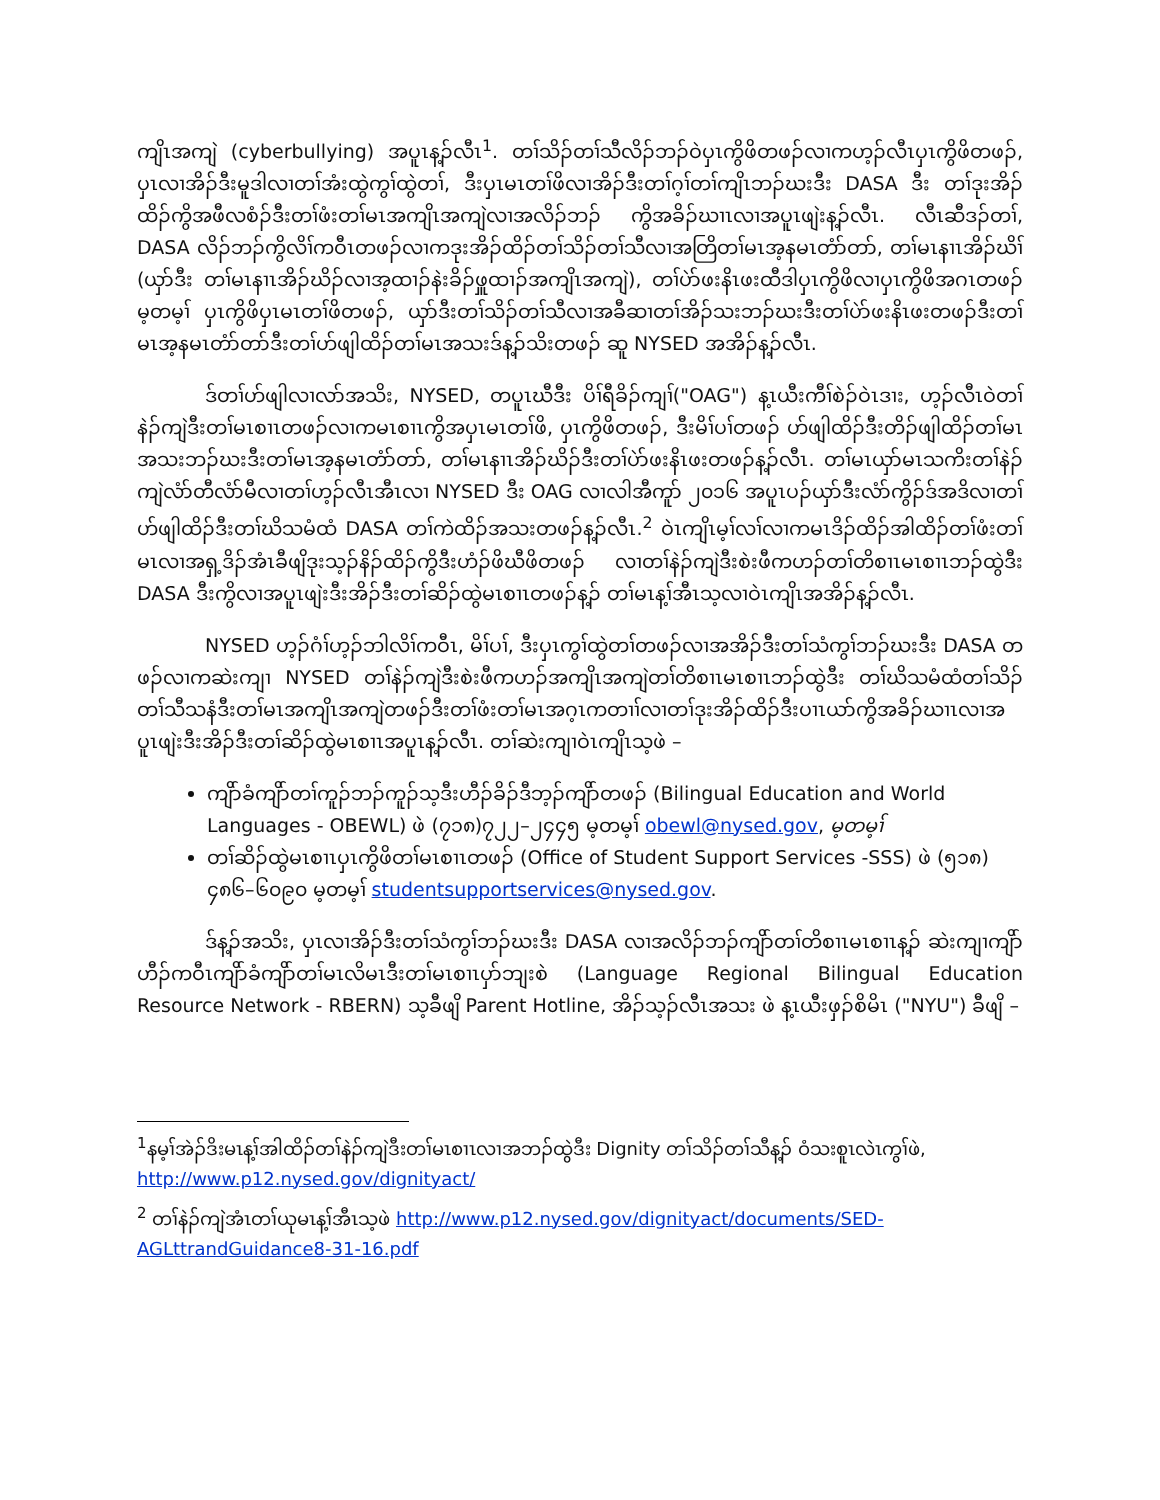ကျိၤအကျဲ (cyberbullying) အပူၤန့ၣ်လီၤ<sup>1</sup>. တၢ်သိၣ်တၢ်သီလိၣ်ဘၣ်ဝဲပှၤကွိဖိတဖၣ်လၢကဟ့ၣ်လီၤပှၤကွိဖိတဖၣ်, ပှၤလၢအိၣ်ဒီးမူဒါလၢတၢ်အံးထွဲကွၢ်ထွဲတၢ်, ဒီးပှၤမၤတၢ်ဖိလၢအိၣ်ဒီးတၢ်ဂ့ၢ်တၢ်ကျိၤဘၣ်ဃးဒီး DASA ဒီး တၢ်ဒုးအိၣ်ထိၣ်ကွိအဖီလစံၣ်ဒီးတၢ်ဖံးတၢ်မၤအကျိၤအကျဲလၢအလိၣ်ဘၣ် ကွိအခိၣ်ဃၢၤလၢအပူၤဖျဲးန့ၣ်လီၤ. လီၤဆီဒၣ်တၢ်, DASA လိၣ်ဘၣ်ကွိလိၢ်ကဝီၤတဖၣ်လၢကဒုးအိၣ်ထိၣ်တၢ်သိၣ်တၢ်သီလၢအတြိတၢ်မၤအ့နမၤတံာ်တာ်, တၢ်မၤနၢၤအိၣ်ဃိၢ် (ယှာ်ဒီး တၢ်မၤနၢၤအိၣ်ဃိၣ်လၢအ့ထၢၣ်နဲးခိၣ်ဖှူထၢၣ်အကျိၤအကျဲ), တၢ်ပဲာ်ဖးနိၤဖးထီဒါပှၤကွိဖိလၢပှၤကွိဖိအဂၤတဖၣ် မ့တမ့ၢ် ပှၤကွိဖိပှၤမၤတၢ်ဖိတဖၣ်, ယှာ်ဒီးတၢ်သိၣ်တၢ်သီလၢအခီဆၢတၢ်အိၣ်သးဘၣ်ဃးဒီးတၢ်ပဲာ်ဖးနိၤဖးတဖၣ်ဒီးတၢ်မၤအ့နမၤတံာ်တာ်ဒီးတၢ်ဟ်ဖျါထိၣ်တၢ်မၤအသးဒ်န့ၣ်သိးတဖၣ် ဆူ NYSED အအိၣ်န့ၣ်လီၤ.
ဒ်တၢ်ဟ်ဖျါလၢလာ်အသိး, NYSED, တပူၤဃီဒီး ပိၢ်ရီခိၣ်ကျၢ်("OAG") န့ၤယီးကီၢ်စဲၣ်ဝဲၤဒၢး, ဟ့ၣ်လီၤဝဲတၢ်နဲၣ်ကျဲဒီးတၢ်မၤစၢၤတဖၣ်လၢကမၤစၢၤကွိအပှၤမၤတၢ်ဖိ, ပှၤကွိဖိတဖၣ်, ဒီးမိၢ်ပၢ်တဖၣ် ဟ်ဖျါထိၣ်ဒီးတိၣ်ဖျါထိၣ်တၢ်မၤအသးဘၣ်ဃးဒီးတၢ်မၤအ့နမၤတံာ်တာ်, တၢ်မၤနၢၤအိၣ်ဃိၣ်ဒီးတၢ်ပဲာ်ဖးနိၤဖးတဖၣ်န့ၣ်လီၤ. တၢ်မၤယှာ်မၤသကိးတၢ်နဲၣ်ကျဲလံာ်တီလံာ်မီလၢတၢ်ဟ့ၣ်လီၤအီၤလၢ NYSED ဒီး OAG လၢလါအီကူာ် ၂၀၁၆ အပူၤပၣ်ယှာ်ဒီးလံာ်ကွိၣ်ဒ်အဒိလၢတၢ်ဟ်ဖျါထိၣ်ဒီးတၢ်ဃိသမံထံ DASA တၢ်ကဲထိၣ်အသးတဖၣ်န့ၣ်လီၤ.<sup>2</sup> ဝဲၤကျိၤမ့ၢ်လၢ်လၢကမၤဒိၣ်ထိၣ်အါထိၣ်တၢ်ဖံးတၢ်မၤလၢအရှ့ဒိၣ်အံၤခီဖျိဒုးသ့ၣ်နိၣ်ထိၣ်ကွိဒီးဟံၣ်ဖိဃီဖိတဖၣ် လၢတၢ်နဲၣ်ကျဲဒီးစဲးဖီကဟၣ်တၢ်တိစၢၤမၤစၢၤဘၣ်ထွဲဒီး DASA ဒီးကွိလၢအပူၤဖျဲးဒီးအိၣ်ဒီးတၢ်ဆိၣ်ထွဲမၤစၢၤတဖၣ်န့ၣ် တၢ်မၤန့ၢ်အီၤသ့လၢဝဲၤကျိၤအအိၣ်န့ၣ်လီၤ.
NYSED ဟ့ၣ်ဂံၢ်ဟ့ၣ်ဘါလိၢ်ကဝီၤ, မိၢ်ပၢ်, ဒီးပှၤကွၢ်ထွဲတၢ်တဖၣ်လၢအအိၣ်ဒီးတၢ်သံကွၢ်ဘၣ်ဃးဒီး DASA တဖၣ်လၢကဆဲးကျၢ NYSED တၢ်နဲၣ်ကျဲဒီးစဲးဖီကဟၣ်အကျိၤအကျဲတၢ်တိစၢၤမၤစၢၤဘၣ်ထွဲဒီး တၢ်ဃိသမံထံတၢ်သိၣ်တၢ်သီသနံဒီးတၢ်မၤအကျိၤအကျဲတဖၣ်ဒီးတၢ်ဖံးတၢ်မၤအဂ့ၤကတၢၢ်လၢတၢ်ဒုးအိၣ်ထိၣ်ဒီးပၢၤယာ်ကွိအခိၣ်ဃၢၤလၢအပူၤဖျဲးဒီးအိၣ်ဒီးတၢ်ဆိၣ်ထွဲမၤစၢၤအပူၤန့ၣ်လီၤ. တၢ်ဆဲးကျၢဝဲၤကျိၤသ့ဖဲ –
ကျိာ်ခံကျိာ်တၢ်ကူၣ်ဘၣ်ကူၣ်သ့ဒီးဟီၣ်ခိၣ်ဒီဘ့ၣ်ကျိာ်တဖၣ် (Bilingual Education and World Languages - OBEWL) ဖဲ (၇၁၈)၇၂၂–၂၄၄၅ မ့တမ့ၢ် obewl@nysed.gov, မ့တမ့ၢ်
တၢ်ဆိၣ်ထွဲမၤစၢၤပှၤကွိဖိတၢ်မၤစၢၤတဖၣ် (Office of Student Support Services -SSS) ဖဲ (၅၁၈) ၄၈၆–၆၀၉၀ မ့တမ့ၢ် studentsupportservices@nysed.gov.
ဒ်န့ၣ်အသိး, ပှၤလၢအိၣ်ဒီးတၢ်သံကွၢ်ဘၣ်ဃးဒီး DASA လၢအလိၣ်ဘၣ်ကျိာ်တၢ်တိစၢၤမၤစၢၤန့ၣ် ဆဲးကျၢကျိာ်ဟီၣ်ကဝီၤကျိာ်ခံကျိာ်တၢ်မၤလိမၤဒီးတၢ်မၤစၢၤပှာ်ဘျးစဲ (Language Regional Bilingual Education Resource Network - RBERN) သ့ခီဖျိ Parent Hotline, အိၣ်သ့ၣ်လီၤအသး ဖဲ န့ၤယီးဖှၣ်စိမိၤ ("NYU") ခီဖျိ –
<sup>1</sup> နမ့ၢ်အဲၣ်ဒိးမၤန့ၢ်အါထိၣ်တၢ်နဲၣ်ကျဲဒီးတၢ်မၤစၢၤလၢအဘၣ်ထွဲဒီး Dignity တၢ်သိၣ်တၢ်သီန့ၣ် ဝံသးစူၤလဲၤကွၢ်ဖဲ, http://www.p12.nysed.gov/dignityact/
<sup>2</sup> တၢ်နဲၣ်ကျဲအံၤတၢ်ယုမၤန့ၢ်အီၤသ့ဖဲ http://www.p12.nysed.gov/dignityact/documents/SED-AGLttrandGuidance8-31-16.pdf